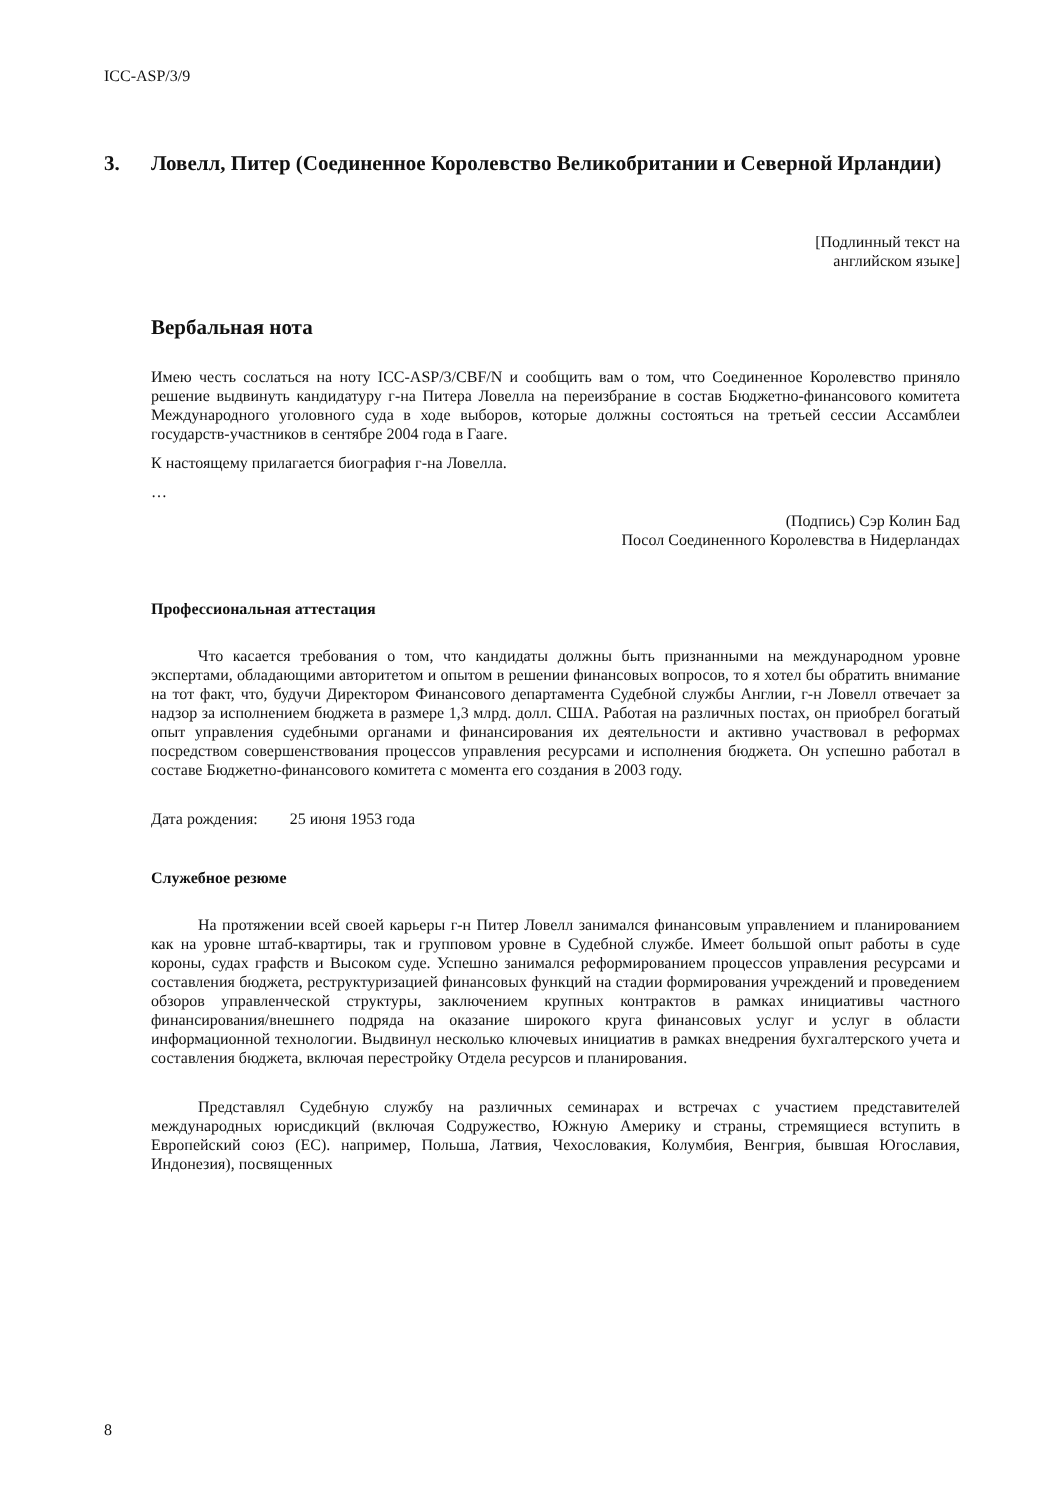ICC-ASP/3/9
3. Ловелл, Питер (Соединенное Королевство Великобритании и Северной Ирландии)
[Подлинный текст на
английском языке]
Вербальная нота
Имею честь сослаться на ноту ICC-ASP/3/CBF/N и сообщить вам о том, что Соединенное Королевство приняло решение выдвинуть кандидатуру г-на Питера Ловелла на переизбрание в состав Бюджетно-финансового комитета Международного уголовного суда в ходе выборов, которые должны состояться на третьей сессии Ассамблеи государств-участников в сентябре 2004 года в Гааге.
К настоящему прилагается биография г-на Ловелла.
…
(Подпись) Сэр Колин Бад
Посол Соединенного Королевства в Нидерландах
Профессиональная аттестация
Что касается требования о том, что кандидаты должны быть признанными на международном уровне экспертами, обладающими авторитетом и опытом в решении финансовых вопросов, то я хотел бы обратить внимание на тот факт, что, будучи Директором Финансового департамента Судебной службы Англии, г-н Ловелл отвечает за надзор за исполнением бюджета в размере 1,3 млрд. долл. США. Работая на различных постах, он приобрел богатый опыт управления судебными органами и финансирования их деятельности и активно участвовал в реформах посредством совершенствования процессов управления ресурсами и исполнения бюджета. Он успешно работал в составе Бюджетно-финансового комитета с момента его создания в 2003 году.
Дата рождения: 25 июня 1953 года
Служебное резюме
На протяжении всей своей карьеры г-н Питер Ловелл занимался финансовым управлением и планированием как на уровне штаб-квартиры, так и групповом уровне в Судебной службе. Имеет большой опыт работы в суде короны, судах графств и Высоком суде. Успешно занимался реформированием процессов управления ресурсами и составления бюджета, реструктуризацией финансовых функций на стадии формирования учреждений и проведением обзоров управленческой структуры, заключением крупных контрактов в рамках инициативы частного финансирования/внешнего подряда на оказание широкого круга финансовых услуг и услуг в области информационной технологии. Выдвинул несколько ключевых инициатив в рамках внедрения бухгалтерского учета и составления бюджета, включая перестройку Отдела ресурсов и планирования.
Представлял Судебную службу на различных семинарах и встречах с участием представителей международных юрисдикций (включая Содружество, Южную Америку и страны, стремящиеся вступить в Европейский союз (ЕС). например, Польша, Латвия, Чехословакия, Колумбия, Венгрия, бывшая Югославия, Индонезия), посвященных
8